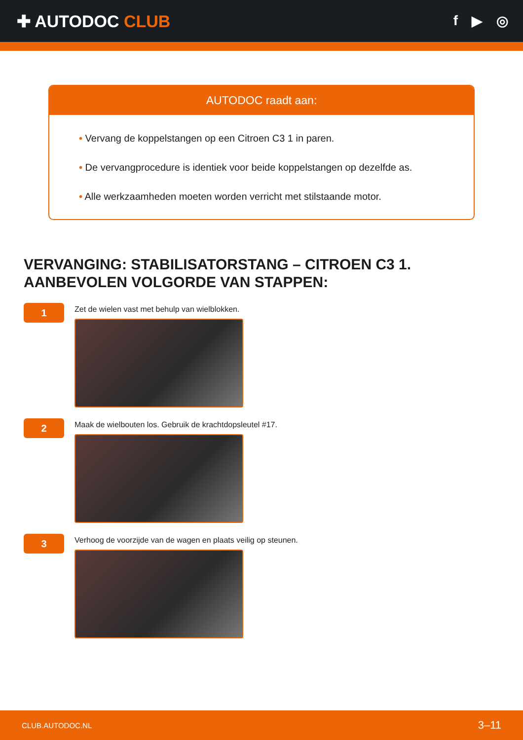✚ AUTODOC CLUB
f ▶ ◎
AUTODOC raadt aan:
• Vervang de koppelstangen op een Citroen C3 1 in paren.
• De vervangprocedure is identiek voor beide koppelstangen op dezelfde as.
• Alle werkzaamheden moeten worden verricht met stilstaande motor.
VERVANGING: STABILISATORSTANG – CITROEN C3 1.
AANBEVOLEN VOLGORDE VAN STAPPEN:
1
Zet de wielen vast met behulp van wielblokken.
2
Maak de wielbouten los. Gebruik de krachtdopsleutel #17.
3
Verhoog de voorzijde van de wagen en plaats veilig op steunen.
CLUB.AUTODOC.NL 3–11